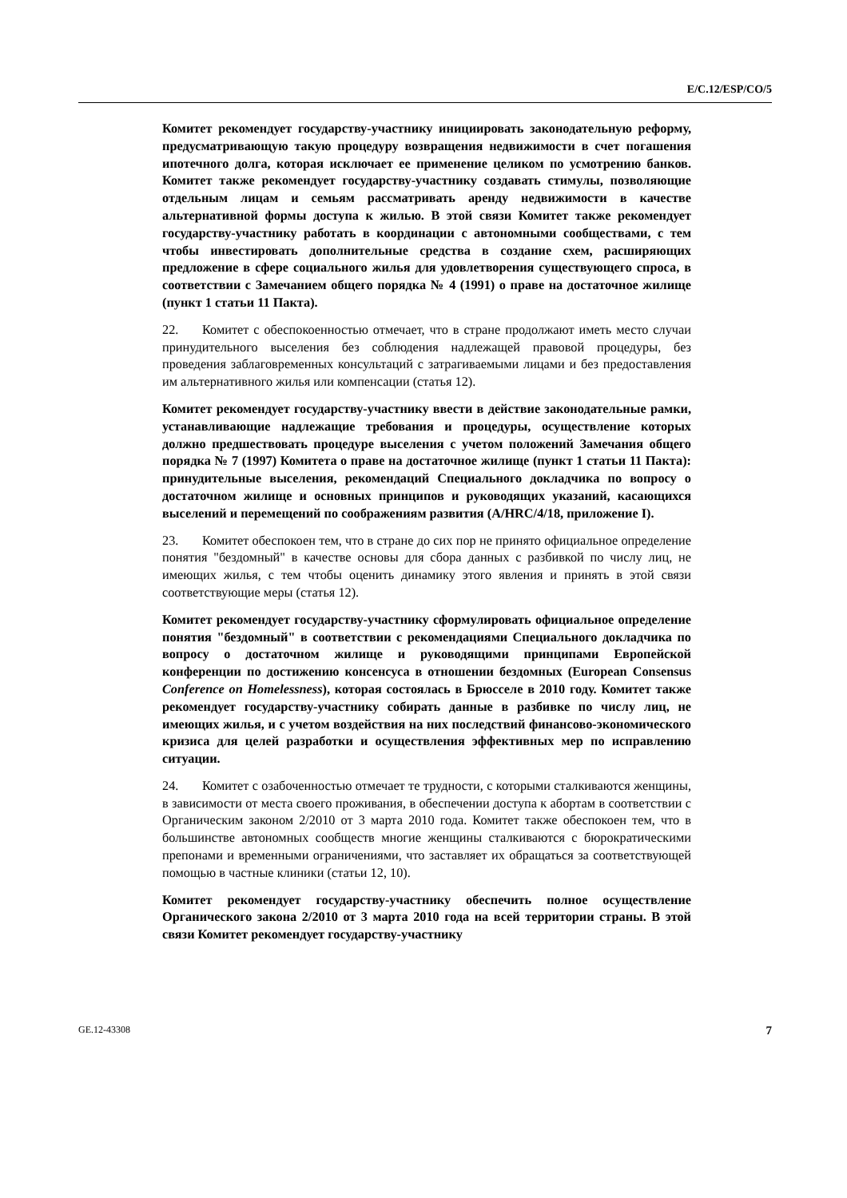E/C.12/ESP/CO/5
Комитет рекомендует государству-участнику инициировать законодательную реформу, предусматривающую такую процедуру возвращения недвижимости в счет погашения ипотечного долга, которая исключает ее применение целиком по усмотрению банков. Комитет также рекомендует государству-участнику создавать стимулы, позволяющие отдельным лицам и семьям рассматривать аренду недвижимости в качестве альтернативной формы доступа к жилью. В этой связи Комитет также рекомендует государству-участнику работать в координации с автономными сообществами, с тем чтобы инвестировать дополнительные средства в создание схем, расширяющих предложение в сфере социального жилья для удовлетворения существующего спроса, в соответствии с Замечанием общего порядка № 4 (1991) о праве на достаточное жилище (пункт 1 статьи 11 Пакта).
22. Комитет с обеспокоенностью отмечает, что в стране продолжают иметь место случаи принудительного выселения без соблюдения надлежащей правовой процедуры, без проведения заблаговременных консультаций с затрагиваемыми лицами и без предоставления им альтернативного жилья или компенсации (статья 12).
Комитет рекомендует государству-участнику ввести в действие законодательные рамки, устанавливающие надлежащие требования и процедуры, осуществление которых должно предшествовать процедуре выселения с учетом положений Замечания общего порядка № 7 (1997) Комитета о праве на достаточное жилище (пункт 1 статьи 11 Пакта): принудительные выселения, рекомендаций Специального докладчика по вопросу о достаточном жилище и основных принципов и руководящих указаний, касающихся выселений и перемещений по соображениям развития (A/HRC/4/18, приложение I).
23. Комитет обеспокоен тем, что в стране до сих пор не принято официальное определение понятия "бездомный" в качестве основы для сбора данных с разбивкой по числу лиц, не имеющих жилья, с тем чтобы оценить динамику этого явления и принять в этой связи соответствующие меры (статья 12).
Комитет рекомендует государству-участнику сформулировать официальное определение понятия "бездомный" в соответствии с рекомендациями Специального докладчика по вопросу о достаточном жилище и руководящими принципами Европейской конференции по достижению консенсуса в отношении бездомных (European Consensus Conference on Homelessness), которая состоялась в Брюсселе в 2010 году. Комитет также рекомендует государству-участнику собирать данные в разбивке по числу лиц, не имеющих жилья, и с учетом воздействия на них последствий финансово-экономического кризиса для целей разработки и осуществления эффективных мер по исправлению ситуации.
24. Комитет с озабоченностью отмечает те трудности, с которыми сталкиваются женщины, в зависимости от места своего проживания, в обеспечении доступа к абортам в соответствии с Органическим законом 2/2010 от 3 марта 2010 года. Комитет также обеспокоен тем, что в большинстве автономных сообществ многие женщины сталкиваются с бюрократическими препонами и временными ограничениями, что заставляет их обращаться за соответствующей помощью в частные клиники (статьи 12, 10).
Комитет рекомендует государству-участнику обеспечить полное осуществление Органического закона 2/2010 от 3 марта 2010 года на всей территории страны. В этой связи Комитет рекомендует государству-участнику
GE.12-43308 7